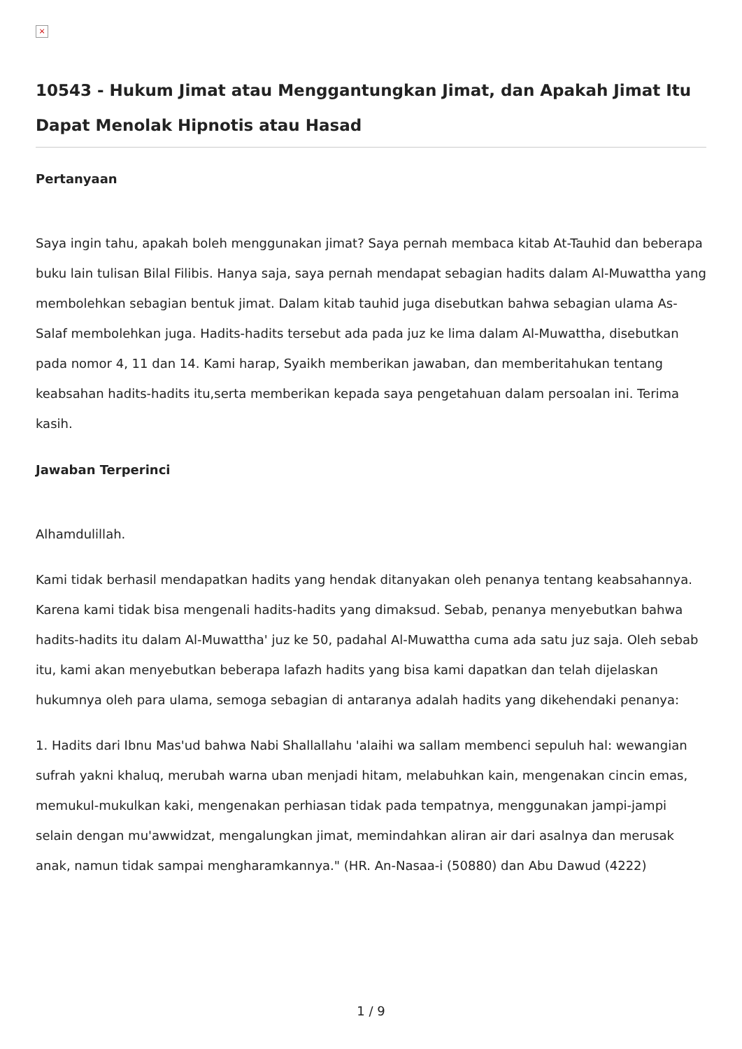×
10543 - Hukum Jimat atau Menggantungkan Jimat, dan Apakah Jimat Itu Dapat Menolak Hipnotis atau Hasad
Pertanyaan
Saya ingin tahu, apakah boleh menggunakan jimat? Saya pernah membaca kitab At-Tauhid dan beberapa buku lain tulisan Bilal Filibis. Hanya saja, saya pernah mendapat sebagian hadits dalam Al-Muwattha yang membolehkan sebagian bentuk jimat. Dalam kitab tauhid juga disebutkan bahwa sebagian ulama As-Salaf membolehkan juga. Hadits-hadits tersebut ada pada juz ke lima dalam Al-Muwattha, disebutkan pada nomor 4, 11 dan 14. Kami harap, Syaikh memberikan jawaban, dan memberitahukan tentang keabsahan hadits-hadits itu,serta memberikan kepada saya pengetahuan dalam persoalan ini. Terima kasih.
Jawaban Terperinci
Alhamdulillah.
Kami tidak berhasil mendapatkan hadits yang hendak ditanyakan oleh penanya tentang keabsahannya. Karena kami tidak bisa mengenali hadits-hadits yang dimaksud. Sebab, penanya menyebutkan bahwa hadits-hadits itu dalam Al-Muwattha' juz ke 50, padahal Al-Muwattha cuma ada satu juz saja. Oleh sebab itu, kami akan menyebutkan beberapa lafazh hadits yang bisa kami dapatkan dan telah dijelaskan hukumnya oleh para ulama, semoga sebagian di antaranya adalah hadits yang dikehendaki penanya:
1. Hadits dari Ibnu Mas'ud bahwa Nabi Shallallahu 'alaihi wa sallam membenci sepuluh hal: wewangian sufrah yakni khaluq, merubah warna uban menjadi hitam, melabuhkan kain, mengenakan cincin emas, memukul-mukulkan kaki, mengenakan perhiasan tidak pada tempatnya, menggunakan jampi-jampi selain dengan mu'awwidzat, mengalungkan jimat, memindahkan aliran air dari asalnya dan merusak anak, namun tidak sampai mengharamkannya." (HR. An-Nasaa-i (50880) dan Abu Dawud (4222)
1 / 9